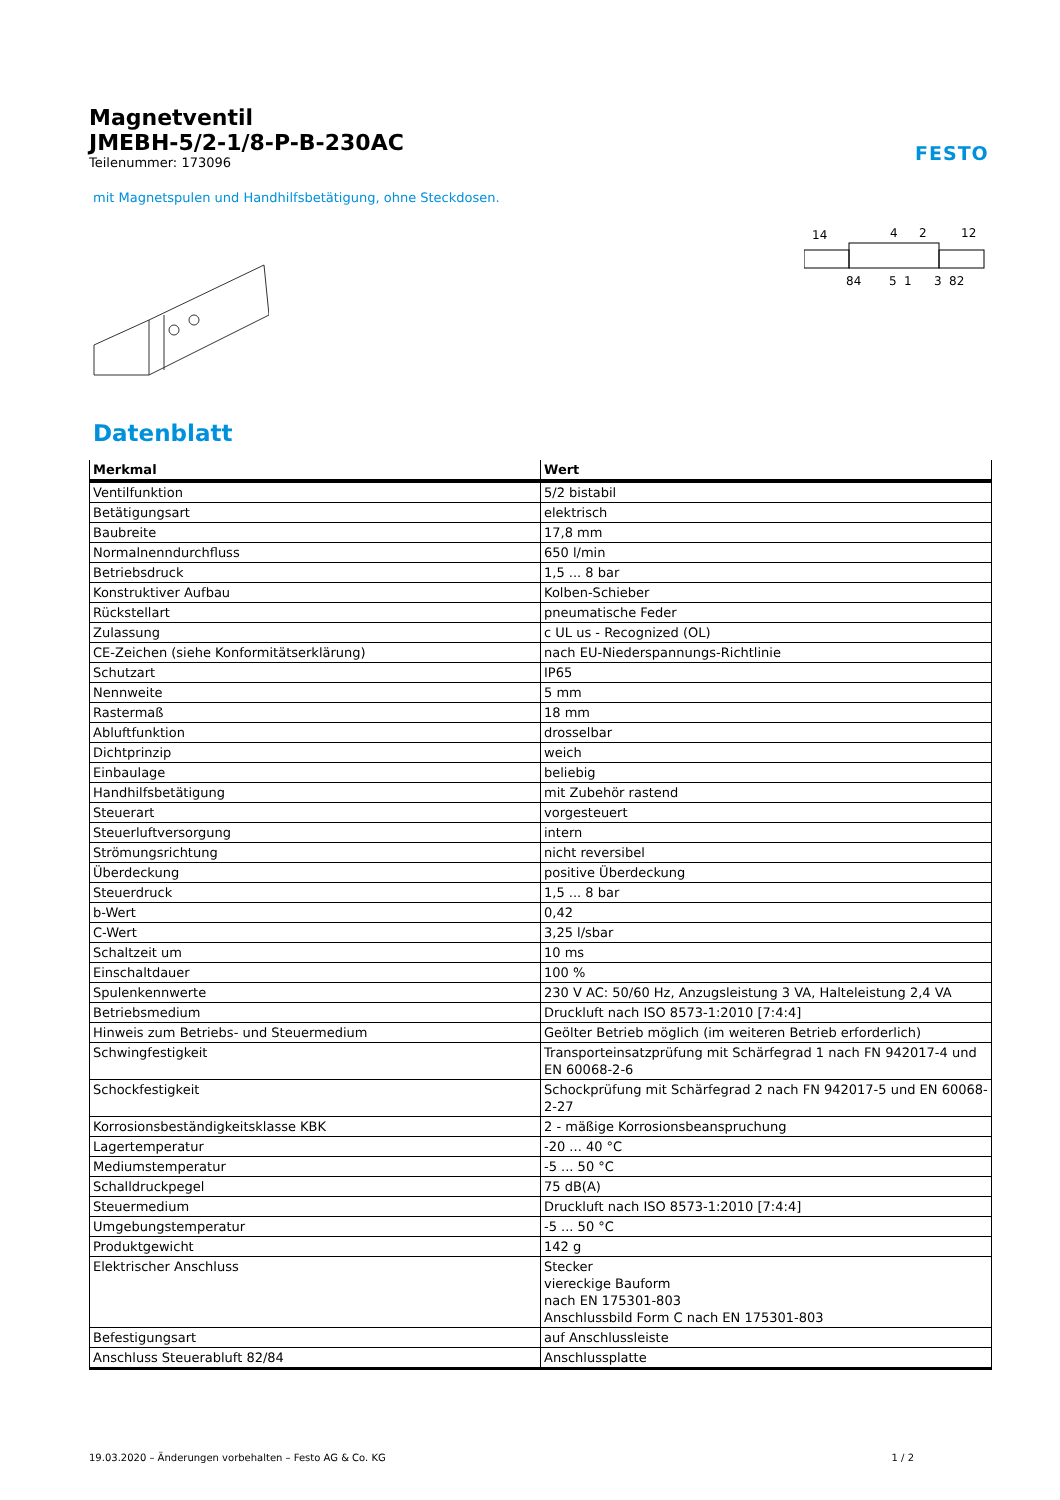FESTO
Magnetventil
JMEBH-5/2-1/8-P-B-230AC
Teilenummer: 173096
mit Magnetspulen und Handhilfsbetätigung, ohne Steckdosen.
14
4
2
12
84
5
1
3
82
Datenblatt
| Merkmal | Wert |
| --- | --- |
| Ventilfunktion | 5/2 bistabil |
| Betätigungsart | elektrisch |
| Baubreite | 17,8 mm |
| Normalnenndurchfluss | 650 l/min |
| Betriebsdruck | 1,5 ... 8 bar |
| Konstruktiver Aufbau | Kolben-Schieber |
| Rückstellart | pneumatische Feder |
| Zulassung | c UL us - Recognized (OL) |
| CE-Zeichen (siehe Konformitätserklärung) | nach EU-Niederspannungs-Richtlinie |
| Schutzart | IP65 |
| Nennweite | 5 mm |
| Rastermaß | 18 mm |
| Abluftfunktion | drosselbar |
| Dichtprinzip | weich |
| Einbaulage | beliebig |
| Handhilfsbetätigung | mit Zubehör rastend |
| Steuerart | vorgesteuert |
| Steuerluftversorgung | intern |
| Strömungsrichtung | nicht reversibel |
| Überdeckung | positive Überdeckung |
| Steuerdruck | 1,5 ... 8 bar |
| b-Wert | 0,42 |
| C-Wert | 3,25 l/sbar |
| Schaltzeit um | 10 ms |
| Einschaltdauer | 100 % |
| Spulenkennwerte | 230 V AC: 50/60 Hz, Anzugsleistung 3 VA, Halteleistung 2,4 VA |
| Betriebsmedium | Druckluft nach ISO 8573-1:2010 [7:4:4] |
| Hinweis zum Betriebs- und Steuermedium | Geölter Betrieb möglich (im weiteren Betrieb erforderlich) |
| Schwingfestigkeit | Transporteinsatzprüfung mit Schärfegrad 1 nach FN 942017-4 und EN 60068-2-6 |
| Schockfestigkeit | Schockprüfung mit Schärfegrad 2 nach FN 942017-5 und EN 60068-2-27 |
| Korrosionsbeständigkeitsklasse KBK | 2 - mäßige Korrosionsbeanspruchung |
| Lagertemperatur | -20 ... 40 °C |
| Mediumstemperatur | -5 ... 50 °C |
| Schalldruckpegel | 75 dB(A) |
| Steuermedium | Druckluft nach ISO 8573-1:2010 [7:4:4] |
| Umgebungstemperatur | -5 ... 50 °C |
| Produktgewicht | 142 g |
| Elektrischer Anschluss | Stecker viereckige Bauform nach EN 175301-803 Anschlussbild Form C nach EN 175301-803 |
| Befestigungsart | auf Anschlussleiste |
| Anschluss Steuerabluft 82/84 | Anschlussplatte |
19.03.2020 – Änderungen vorbehalten – Festo AG & Co. KG 1 / 2